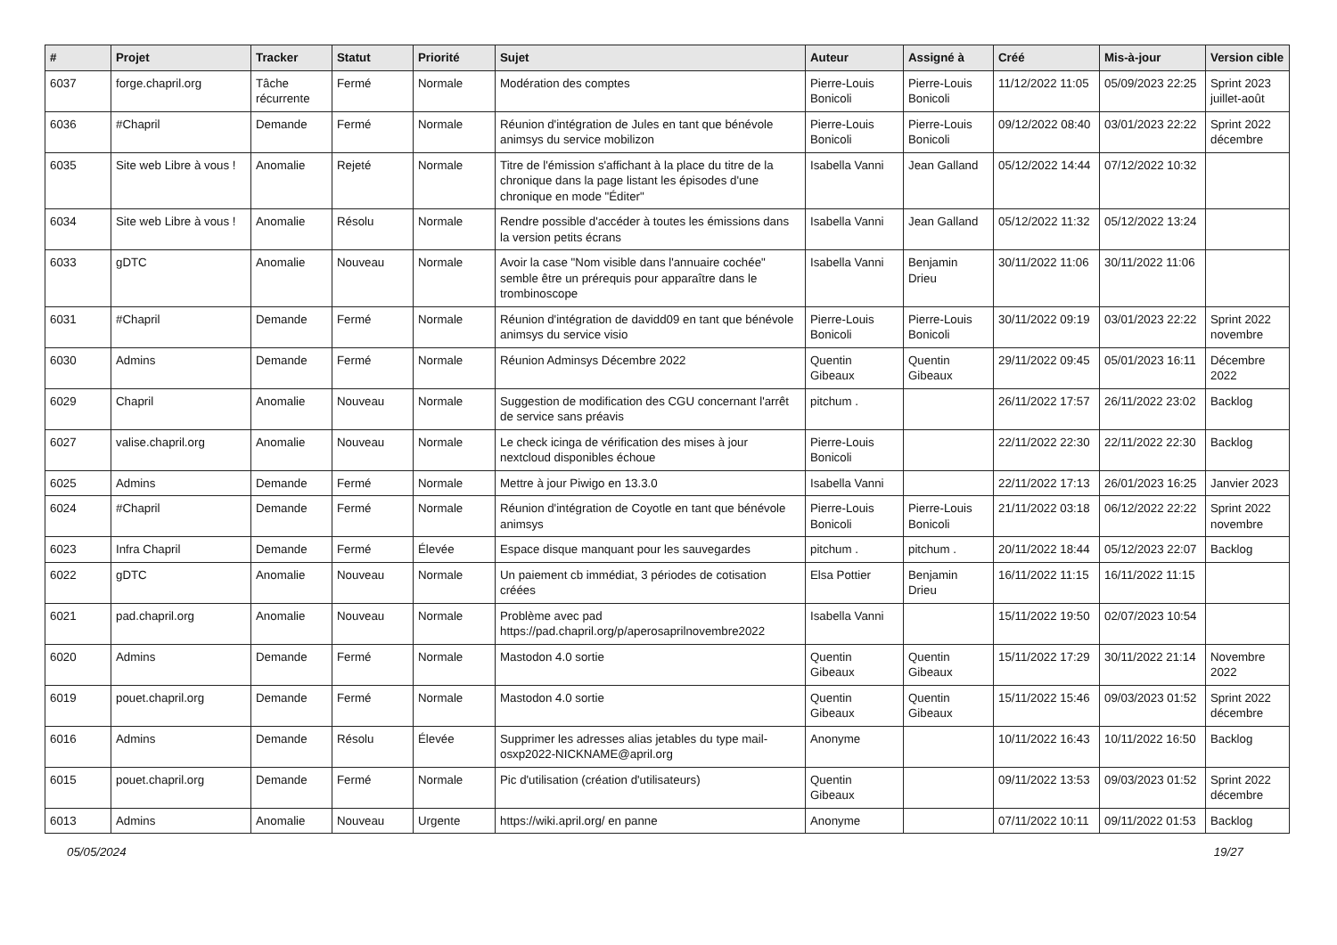| # | Projet | Tracker | Statut | Priorité | Sujet | Auteur | Assigné à | Créé | Mis-à-jour | Version cible |
| --- | --- | --- | --- | --- | --- | --- | --- | --- | --- | --- |
| 6037 | forge.chapril.org | Tâche récurrente | Fermé | Normale | Modération des comptes | Pierre-Louis Bonicoli | Pierre-Louis Bonicoli | 11/12/2022 11:05 | 05/09/2023 22:25 | Sprint 2023 juillet-août |
| 6036 | #Chapril | Demande | Fermé | Normale | Réunion d'intégration de Jules en tant que bénévole animsys du service mobilizon | Pierre-Louis Bonicoli | Pierre-Louis Bonicoli | 09/12/2022 08:40 | 03/01/2023 22:22 | Sprint 2022 décembre |
| 6035 | Site web Libre à vous ! | Anomalie | Rejeté | Normale | Titre de l'émission s'affichant à la place du titre de la chronique dans la page listant les épisodes d'une chronique en mode "Éditer" | Isabella Vanni | Jean Galland | 05/12/2022 14:44 | 07/12/2022 10:32 | |
| 6034 | Site web Libre à vous ! | Anomalie | Résolu | Normale | Rendre possible d'accéder à toutes les émissions dans la version petits écrans | Isabella Vanni | Jean Galland | 05/12/2022 11:32 | 05/12/2022 13:24 | |
| 6033 | gDTC | Anomalie | Nouveau | Normale | Avoir la case "Nom visible dans l'annuaire cochée" semble être un prérequis pour apparaître dans le trombinoscope | Isabella Vanni | Benjamin Drieu | 30/11/2022 11:06 | 30/11/2022 11:06 | |
| 6031 | #Chapril | Demande | Fermé | Normale | Réunion d'intégration de davidd09 en tant que bénévole animsys du service visio | Pierre-Louis Bonicoli | Pierre-Louis Bonicoli | 30/11/2022 09:19 | 03/01/2023 22:22 | Sprint 2022 novembre |
| 6030 | Admins | Demande | Fermé | Normale | Réunion Adminsys Décembre 2022 | Quentin Gibeaux | Quentin Gibeaux | 29/11/2022 09:45 | 05/01/2023 16:11 | Décembre 2022 |
| 6029 | Chapril | Anomalie | Nouveau | Normale | Suggestion de modification des CGU concernant l'arrêt de service sans préavis | pitchum . | | 26/11/2022 17:57 | 26/11/2022 23:02 | Backlog |
| 6027 | valise.chapril.org | Anomalie | Nouveau | Normale | Le check icinga de vérification des mises à jour nextcloud disponibles échoue | Pierre-Louis Bonicoli | | 22/11/2022 22:30 | 22/11/2022 22:30 | Backlog |
| 6025 | Admins | Demande | Fermé | Normale | Mettre à jour Piwigo en 13.3.0 | Isabella Vanni | | 22/11/2022 17:13 | 26/01/2023 16:25 | Janvier 2023 |
| 6024 | #Chapril | Demande | Fermé | Normale | Réunion d'intégration de Coyotle en tant que bénévole animsys | Pierre-Louis Bonicoli | Pierre-Louis Bonicoli | 21/11/2022 03:18 | 06/12/2022 22:22 | Sprint 2022 novembre |
| 6023 | Infra Chapril | Demande | Fermé | Élevée | Espace disque manquant pour les sauvegardes | pitchum . | pitchum . | 20/11/2022 18:44 | 05/12/2023 22:07 | Backlog |
| 6022 | gDTC | Anomalie | Nouveau | Normale | Un paiement cb immédiat, 3 périodes de cotisation créées | Elsa Pottier | Benjamin Drieu | 16/11/2022 11:15 | 16/11/2022 11:15 | |
| 6021 | pad.chapril.org | Anomalie | Nouveau | Normale | Problème avec pad https://pad.chapril.org/p/aperosaprilnovembre2022 | Isabella Vanni | | 15/11/2022 19:50 | 02/07/2023 10:54 | |
| 6020 | Admins | Demande | Fermé | Normale | Mastodon 4.0 sortie | Quentin Gibeaux | Quentin Gibeaux | 15/11/2022 17:29 | 30/11/2022 21:14 | Novembre 2022 |
| 6019 | pouet.chapril.org | Demande | Fermé | Normale | Mastodon 4.0 sortie | Quentin Gibeaux | Quentin Gibeaux | 15/11/2022 15:46 | 09/03/2023 01:52 | Sprint 2022 décembre |
| 6016 | Admins | Demande | Résolu | Élevée | Supprimer les adresses alias jetables du type mail-osxp2022-NICKNAME@april.org | Anonyme | | 10/11/2022 16:43 | 10/11/2022 16:50 | Backlog |
| 6015 | pouet.chapril.org | Demande | Fermé | Normale | Pic d'utilisation (création d'utilisateurs) | Quentin Gibeaux | | 09/11/2022 13:53 | 09/03/2023 01:52 | Sprint 2022 décembre |
| 6013 | Admins | Anomalie | Nouveau | Urgente | https://wiki.april.org/ en panne | Anonyme | | 07/11/2022 10:11 | 09/11/2022 01:53 | Backlog |
05/05/2024 19/27